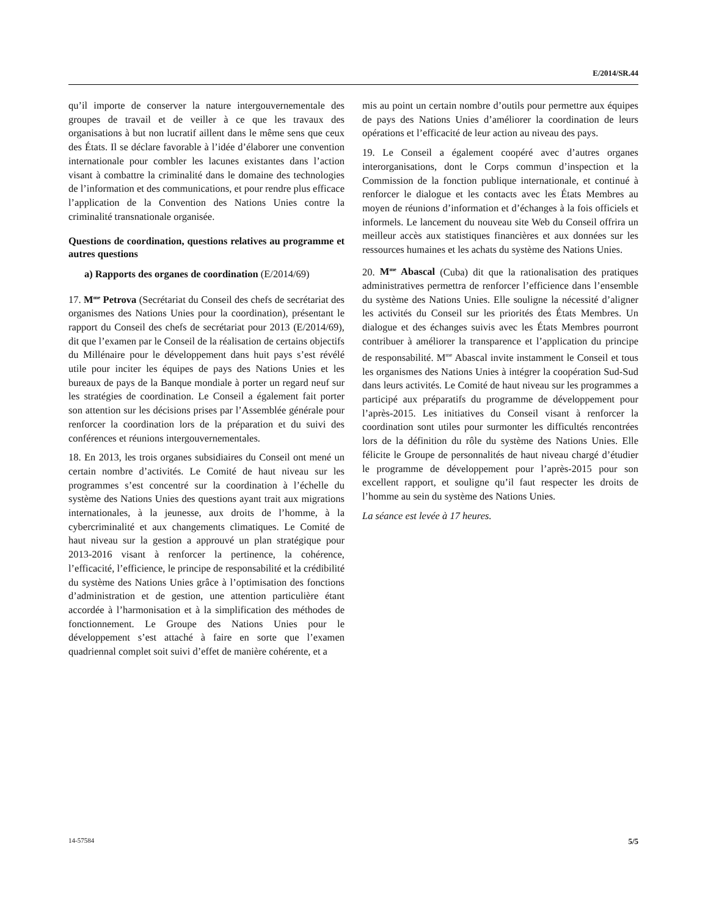E/2014/SR.44
qu’il importe de conserver la nature intergouvernementale des groupes de travail et de veiller à ce que les travaux des organisations à but non lucratif aillent dans le même sens que ceux des États. Il se déclare favorable à l’idée d’élaborer une convention internationale pour combler les lacunes existantes dans l’action visant à combattre la criminalité dans le domaine des technologies de l’information et des communications, et pour rendre plus efficace l’application de la Convention des Nations Unies contre la criminalité transnationale organisée.
Questions de coordination, questions relatives au programme et autres questions
a) Rapports des organes de coordination (E/2014/69)
17. M<sup>me</sup> Petrova (Secrétariat du Conseil des chefs de secrétariat des organismes des Nations Unies pour la coordination), présentant le rapport du Conseil des chefs de secrétariat pour 2013 (E/2014/69), dit que l’examen par le Conseil de la réalisation de certains objectifs du Millénaire pour le développement dans huit pays s’est révélé utile pour inciter les équipes de pays des Nations Unies et les bureaux de pays de la Banque mondiale à porter un regard neuf sur les stratégies de coordination. Le Conseil a également fait porter son attention sur les décisions prises par l’Assemblée générale pour renforcer la coordination lors de la préparation et du suivi des conférences et réunions intergouvernementales.
18. En 2013, les trois organes subsidiaires du Conseil ont mené un certain nombre d’activités. Le Comité de haut niveau sur les programmes s’est concentré sur la coordination à l’échelle du système des Nations Unies des questions ayant trait aux migrations internationales, à la jeunesse, aux droits de l’homme, à la cybercriminalité et aux changements climatiques. Le Comité de haut niveau sur la gestion a approuvé un plan stratégique pour 2013-2016 visant à renforcer la pertinence, la cohérence, l’efficacité, l’efficience, le principe de responsabilité et la crédibilité du système des Nations Unies grâce à l’optimisation des fonctions d’administration et de gestion, une attention particulière étant accordée à l’harmonisation et à la simplification des méthodes de fonctionnement. Le Groupe des Nations Unies pour le développement s’est attaché à faire en sorte que l’examen quadriennal complet soit suivi d’effet de manière cohérente, et a
mis au point un certain nombre d’outils pour permettre aux équipes de pays des Nations Unies d’améliorer la coordination de leurs opérations et l’efficacité de leur action au niveau des pays.
19. Le Conseil a également coopéré avec d’autres organes interorganisations, dont le Corps commun d’inspection et la Commission de la fonction publique internationale, et continué à renforcer le dialogue et les contacts avec les États Membres au moyen de réunions d’information et d’échanges à la fois officiels et informels. Le lancement du nouveau site Web du Conseil offrira un meilleur accès aux statistiques financières et aux données sur les ressources humaines et les achats du système des Nations Unies.
20. M<sup>me</sup> Abascal (Cuba) dit que la rationalisation des pratiques administratives permettra de renforcer l’efficience dans l’ensemble du système des Nations Unies. Elle souligne la nécessité d’aligner les activités du Conseil sur les priorités des États Membres. Un dialogue et des échanges suivis avec les États Membres pourront contribuer à améliorer la transparence et l’application du principe de responsabilité. M<sup>me</sup> Abascal invite instamment le Conseil et tous les organismes des Nations Unies à intégrer la coopération Sud-Sud dans leurs activités. Le Comité de haut niveau sur les programmes a participé aux préparatifs du programme de développement pour l’après-2015. Les initiatives du Conseil visant à renforcer la coordination sont utiles pour surmonter les difficultés rencontrées lors de la définition du rôle du système des Nations Unies. Elle félicite le Groupe de personnalités de haut niveau chargé d’étudier le programme de développement pour l’après-2015 pour son excellent rapport, et souligne qu’il faut respecter les droits de l’homme au sein du système des Nations Unies.
La séance est levée à 17 heures.
14-57584 5/5